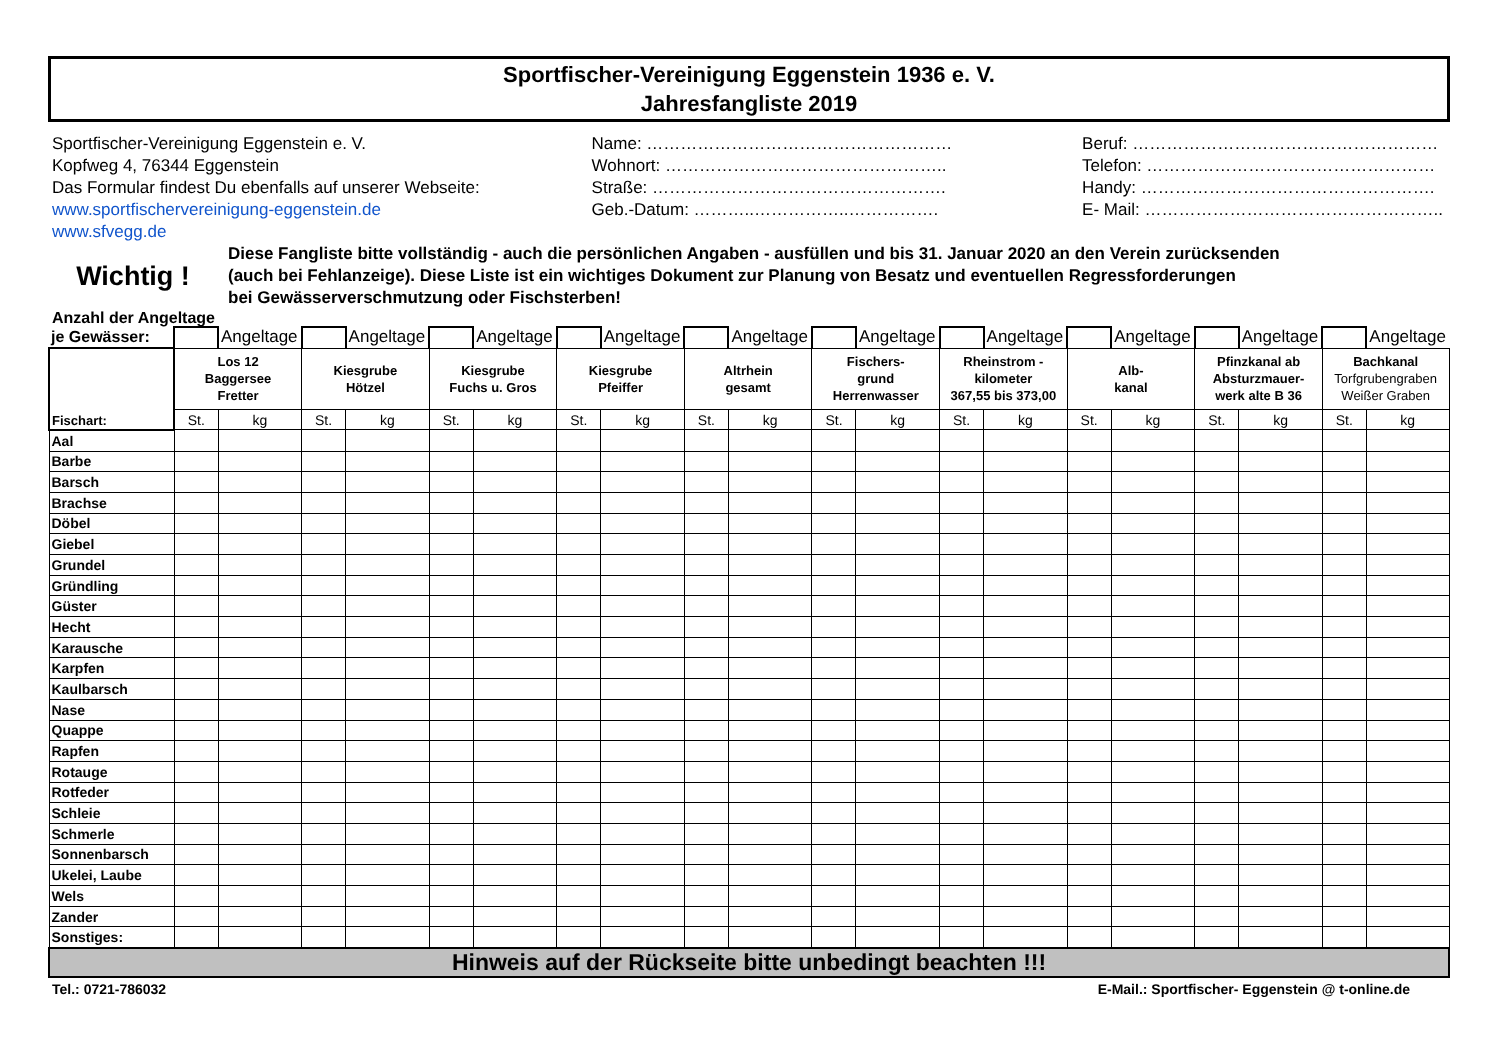Sportfischer-Vereinigung Eggenstein 1936 e. V.
Jahresfangliste 2019
Sportfischer-Vereinigung Eggenstein e. V.
Kopfweg 4, 76344 Eggenstein
Das Formular findest Du ebenfalls auf unserer Webseite:
www.sportfischervereinigung-eggenstein.de
www.sfvegg.de
Name: ………………………………………………
Wohnort: …………………………………………..
Straße: …………………………………………….
Geb.-Datum: ………..……………..…………….
Beruf: ………………………………………………
Telefon: ……………………………………………
Handy: …………………………………………….
E- Mail: ……………………………………………..
Wichtig !
Diese Fangliste bitte vollständig - auch die persönlichen Angaben - ausfüllen und bis 31. Januar 2020 an den Verein zurücksenden
(auch bei Fehlanzeige). Diese Liste ist ein wichtiges Dokument zur Planung von Besatz und eventuellen Regressforderungen
bei Gewässerverschmutzung oder Fischsterben!
Anzahl der Angeltage
| je Gewässer: | | Angeltage | | Angeltage | | Angeltage | | Angeltage | | Angeltage | | Angeltage | | Angeltage | | Angeltage | | Angeltage | | Angeltage |
| Fischart: | Los 12 Baggersee Fretter | | Kiesgrube Hötzel | | Kiesgrube Fuchs u. Gros | | Kiesgrube Pfeiffer | | Altrhein gesamt | | Fischers- grund Herrenwasser | | Rheinstrom - kilometer 367,55 bis 373,00 | | Alb- kanal | | Pfinzkanal ab Absturzmauer- werk alte B 36 | | Bachkanal Torfgrubengraben Weißer Graben | |
| | St. | kg | St. | kg | St. | kg | St. | kg | St. | kg | St. | kg | St. | kg | St. | kg | St. | kg | St. | kg |
| Aal | | | | | | | | | | | | | | | | | | | | |
| Barbe | | | | | | | | | | | | | | | | | | | | |
| Barsch | | | | | | | | | | | | | | | | | | | | |
| Brachse | | | | | | | | | | | | | | | | | | | | |
| Döbel | | | | | | | | | | | | | | | | | | | | |
| Giebel | | | | | | | | | | | | | | | | | | | | |
| Grundel | | | | | | | | | | | | | | | | | | | | |
| Gründling | | | | | | | | | | | | | | | | | | | | |
| Güster | | | | | | | | | | | | | | | | | | | | |
| Hecht | | | | | | | | | | | | | | | | | | | | |
| Karausche | | | | | | | | | | | | | | | | | | | | |
| Karpfen | | | | | | | | | | | | | | | | | | | | |
| Kaulbarsch | | | | | | | | | | | | | | | | | | | | |
| Nase | | | | | | | | | | | | | | | | | | | | |
| Quappe | | | | | | | | | | | | | | | | | | | | |
| Rapfen | | | | | | | | | | | | | | | | | | | | |
| Rotauge | | | | | | | | | | | | | | | | | | | | |
| Rotfeder | | | | | | | | | | | | | | | | | | | | |
| Schleie | | | | | | | | | | | | | | | | | | | | |
| Schmerle | | | | | | | | | | | | | | | | | | | | |
| Sonnenbarsch | | | | | | | | | | | | | | | | | | | | |
| Ukelei, Laube | | | | | | | | | | | | | | | | | | | | |
| Wels | | | | | | | | | | | | | | | | | | | | |
| Zander | | | | | | | | | | | | | | | | | | | | |
| Sonstiges: | | | | | | | | | | | | | | | | | | | | |
| Hinweis auf der Rückseite bitte unbedingt beachten !!! | | | | | | | | | | | | | | | | | | | | |
Tel.: 0721-786032 E-Mail.: Sportfischer- Eggenstein @ t-online.de